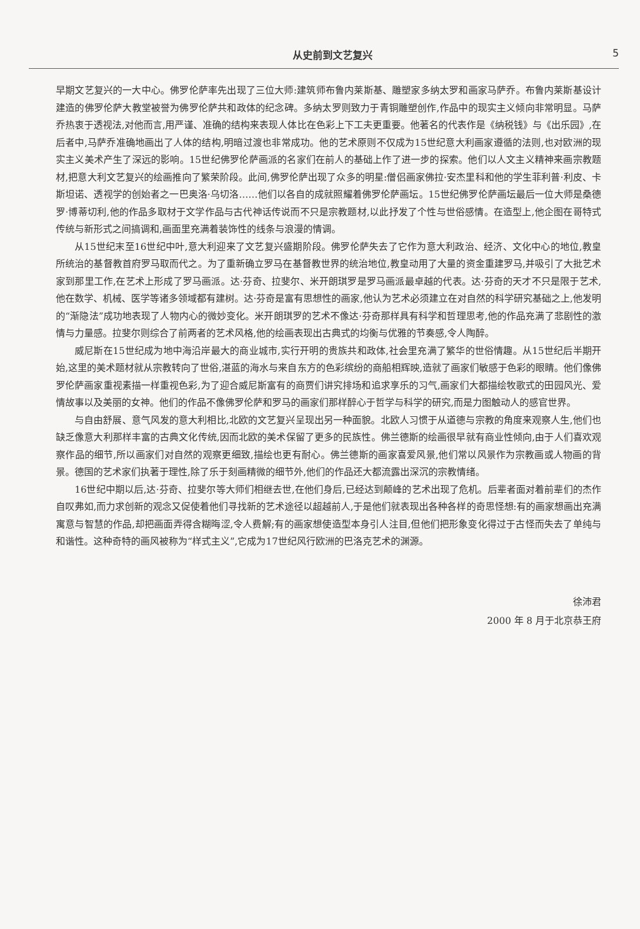从史前到文艺复兴 5
早期文艺复兴的一大中心。佛罗伦萨率先出现了三位大师:建筑师布鲁内莱斯基、雕塑家多纳太罗和画家马萨乔。布鲁内莱斯基设计建造的佛罗伦萨大教堂被誉为佛罗伦萨共和政体的纪念碑。多纳太罗则致力于青铜雕塑创作,作品中的现实主义倾向非常明显。马萨乔热衷于透视法,对他而言,用严谨、准确的结构来表现人体比在色彩上下工夫更重要。他著名的代表作是《纳税钱》与《出乐园》,在后者中,马萨乔准确地画出了人体的结构,明暗过渡也非常成功。他的艺术原则不仅成为15世纪意大利画家遵循的法则,也对欧洲的现实主义美术产生了深远的影响。15世纪佛罗伦萨画派的名家们在前人的基础上作了进一步的探索。他们以人文主义精神来画宗教题材,把意大利文艺复兴的绘画推向了繁荣阶段。此间,佛罗伦萨出现了众多的明星:僧侣画家佛拉·安杰里科和他的学生菲利普·利皮、卡斯坦诺、透视学的创始者之一巴奥洛·乌切洛……他们以各自的成就照耀着佛罗伦萨画坛。15世纪佛罗伦萨画坛最后一位大师是桑德罗·博蒂切利,他的作品多取材于文学作品与古代神话传说而不只是宗教题材,以此抒发了个性与世俗感情。在造型上,他企图在哥特式传统与新形式之间搞调和,画面里充满着装饰性的线条与浪漫的情调。
从15世纪末至16世纪中叶,意大利迎来了文艺复兴盛期阶段。佛罗伦萨失去了它作为意大利政治、经济、文化中心的地位,教皇所统治的基督教首府罗马取而代之。为了重新确立罗马在基督教世界的统治地位,教皇动用了大量的资金重建罗马,并吸引了大批艺术家到那里工作,在艺术上形成了罗马画派。达·芬奇、拉斐尔、米开朗琪罗是罗马画派最卓越的代表。达·芬奇的天才不只是限于艺术,他在数学、机械、医学等诸多领域都有建树。达·芬奇是富有思想性的画家,他认为艺术必须建立在对自然的科学研究基础之上,他发明的“渐隐法”成功地表现了人物内心的微妙变化。米开朗琪罗的艺术不像达·芬奇那样具有科学和哲理思考,他的作品充满了悲剧性的激情与力量感。拉斐尔则综合了前两者的艺术风格,他的绘画表现出古典式的均衡与优雅的节奏感,令人陶醉。
威尼斯在15世纪成为地中海沿岸最大的商业城市,实行开明的贵族共和政体,社会里充满了繁华的世俗情趣。从15世纪后半期开始,这里的美术题材就从宗教转向了世俗,湛蓝的海水与来自东方的色彩缤纷的商船相辉映,造就了画家们敏感于色彩的眼睛。他们像佛罗伦萨画家重视素描一样重视色彩,为了迎合威尼斯富有的商贾们讲究排场和追求享乐的习气,画家们大都描绘牧歌式的田园风光、爱情故事以及美丽的女神。他们的作品不像佛罗伦萨和罗马的画家们那样醉心于哲学与科学的研究,而是力图触动人的感官世界。
与自由舒展、意气风发的意大利相比,北欧的文艺复兴呈现出另一种面貌。北欧人习惯于从道德与宗教的角度来观察人生,他们也缺乏像意大利那样丰富的古典文化传统,因而北欧的美术保留了更多的民族性。佛兰德斯的绘画很早就有商业性倾向,由于人们喜欢观察作品的细节,所以画家们对自然的观察更细致,描绘也更有耐心。佛兰德斯的画家喜爱风景,他们常以风景作为宗教画或人物画的背景。德国的艺术家们执著于理性,除了乐于刻画精微的细节外,他们的作品还大都流露出深沉的宗教情绪。
16世纪中期以后,达·芬奇、拉斐尔等大师们相继去世,在他们身后,已经达到颠峰的艺术出现了危机。后辈者面对着前辈们的杰作自叹弗如,而力求创新的观念又促使着他们寻找新的艺术途径以超越前人,于是他们就表现出各种各样的奇思怪想:有的画家想画出充满寓意与智慧的作品,却把画面弄得含糊晦涩,令人费解;有的画家想使造型本身引人注目,但他们把形象变化得过于古怪而失去了单纯与和谐性。这种奇特的画风被称为“样式主义”,它成为17世纪风行欧洲的巴洛克艺术的渊源。
徐沛君
2000 年 8 月于北京恭王府